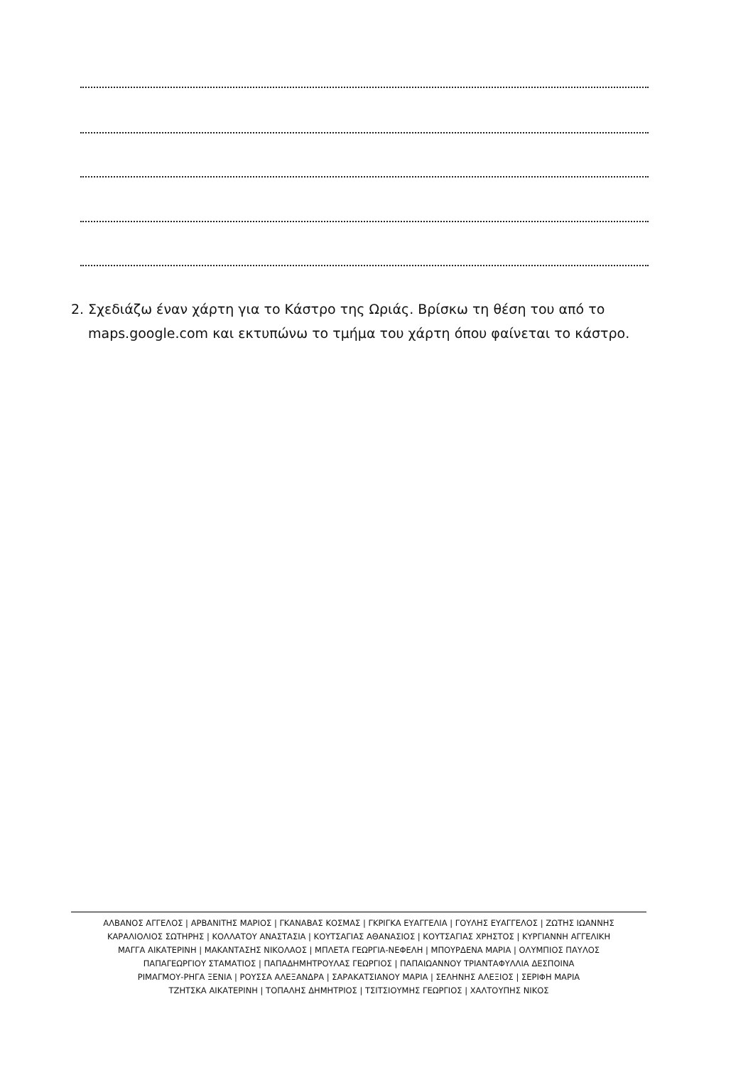2. Σχεδιάζω έναν χάρτη για το Κάστρο της Ωριάς. Βρίσκω τη θέση του από το
maps.google.com και εκτυπώνω το τμήμα του χάρτη όπου φαίνεται το κάστρο.
ΑΛΒΑΝΟΣ ΑΓΓΕΛΟΣ | ΑΡΒΑΝΙΤΗΣ ΜΑΡΙΟΣ | ΓΚΑΝΑΒΑΣ ΚΟΣΜΑΣ | ΓΚΡΙΓΚΑ ΕΥΑΓΓΕΛΙΑ | ΓΟΥΛΗΣ ΕΥΑΓΓΕΛΟΣ | ΖΩΤΗΣ ΙΩΑΝΝΗΣ
ΚΑΡΑΛΙΟΛΙΟΣ ΣΩΤΗΡΗΣ | ΚΟΛΛΑΤΟΥ ΑΝΑΣΤΑΣΙΑ | ΚΟΥΤΣΑΓΙΑΣ ΑΘΑΝΑΣΙΟΣ | ΚΟΥΤΣΑΓΙΑΣ ΧΡΗΣΤΟΣ | ΚΥΡΓΙΑΝΝΗ ΑΓΓΕΛΙΚΗ
ΜΑΓΓΑ ΑΙΚΑΤΕΡΙΝΗ | ΜΑΚΑΝΤΑΣΗΣ ΝΙΚΟΛΑΟΣ | ΜΠΛΕΤΑ ΓΕΩΡΓΙΑ-ΝΕΦΕΛΗ | ΜΠΟΥΡΔΕΝΑ ΜΑΡΙΑ | ΟΛΥΜΠΙΟΣ ΠΑΥΛΟΣ
ΠΑΠΑΓΕΩΡΓΙΟΥ ΣΤΑΜΑΤΙΟΣ | ΠΑΠΑΔΗΜΗΤΡΟΥΛΑΣ ΓΕΩΡΓΙΟΣ | ΠΑΠΑΙΩΑΝΝΟΥ ΤΡΙΑΝΤΑΦΥΛΛΙΑ ΔΕΣΠΟΙΝΑ
ΡΙΜΑΓΜΟΥ-ΡΗΓΑ ΞΕΝΙΑ | ΡΟΥΣΣΑ ΑΛΕΞΑΝΔΡΑ | ΣΑΡΑΚΑΤΣΙΑΝΟΥ ΜΑΡΙΑ | ΣΕΛΗΝΗΣ ΑΛΕΞΙΟΣ | ΣΕΡΙΦΗ ΜΑΡΙΑ
ΤΖΗΤΣΚΑ ΑΙΚΑΤΕΡΙΝΗ | ΤΟΠΑΛΗΣ ΔΗΜΗΤΡΙΟΣ | ΤΣΙΤΣΙΟΥΜΗΣ ΓΕΩΡΓΙΟΣ | ΧΑΛΤΟΥΠΗΣ ΝΙΚΟΣ